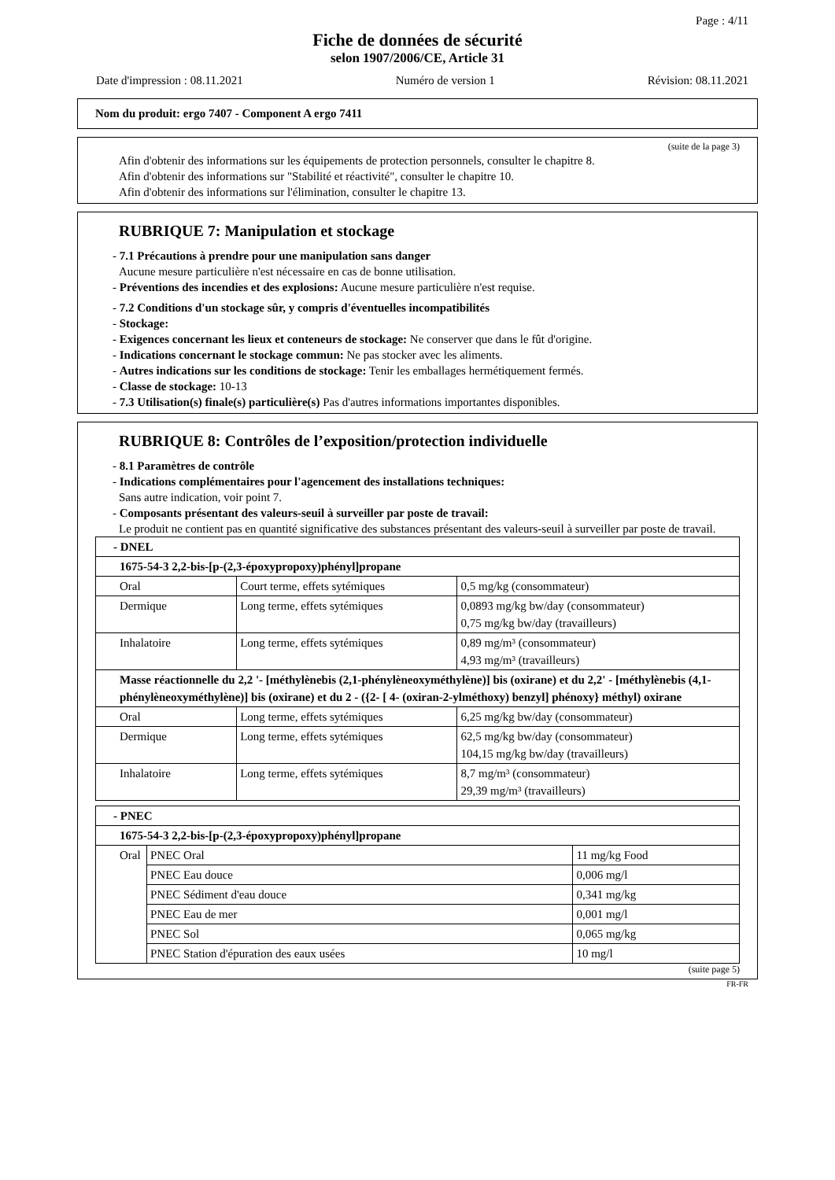Page : 4/11
Fiche de données de sécurité
selon 1907/2006/CE, Article 31
Date d'impression : 08.11.2021 Numéro de version 1 Révision: 08.11.2021
Nom du produit: ergo 7407 - Component A ergo 7411
(suite de la page 3)
Afin d'obtenir des informations sur les équipements de protection personnels, consulter le chapitre 8.
Afin d'obtenir des informations sur "Stabilité et réactivité", consulter le chapitre 10.
Afin d'obtenir des informations sur l'élimination, consulter le chapitre 13.
RUBRIQUE 7: Manipulation et stockage
- 7.1 Précautions à prendre pour une manipulation sans danger
Aucune mesure particulière n'est nécessaire en cas de bonne utilisation.
- Préventions des incendies et des explosions: Aucune mesure particulière n'est requise.
- 7.2 Conditions d'un stockage sûr, y compris d'éventuelles incompatibilités
- Stockage:
- Exigences concernant les lieux et conteneurs de stockage: Ne conserver que dans le fût d'origine.
- Indications concernant le stockage commun: Ne pas stocker avec les aliments.
- Autres indications sur les conditions de stockage: Tenir les emballages hermétiquement fermés.
- Classe de stockage: 10-13
- 7.3 Utilisation(s) finale(s) particulière(s) Pas d'autres informations importantes disponibles.
RUBRIQUE 8: Contrôles de l’exposition/protection individuelle
- 8.1 Paramètres de contrôle
- Indications complémentaires pour l'agencement des installations techniques:
Sans autre indication, voir point 7.
- Composants présentant des valeurs-seuil à surveiller par poste de travail:
Le produit ne contient pas en quantité significative des substances présentant des valeurs-seuil à surveiller par poste de travail.
| - DNEL | | |
| 1675-54-3 2,2-bis-[p-(2,3-époxypropoxy)phényl]propane | | |
| Oral | Court terme, effets sytémiques | 0,5 mg/kg (consommateur) |
| Dermique | Long terme, effets sytémiques | 0,0893 mg/kg bw/day (consommateur) 0,75 mg/kg bw/day (travailleurs) |
| Inhalatoire | Long terme, effets sytémiques | 0,89 mg/m³ (consommateur) 4,93 mg/m³ (travailleurs) |
| Masse réactionnelle du 2,2 '- [méthylènebis (2,1-phénylèneoxyméthylène)] bis (oxirane) et du 2,2' - [méthylènebis (4,1-phénylèneoxyméthylène)] bis (oxirane) et du 2 - ({2- [ 4- (oxiran-2-ylméthoxy) benzyl] phénoxy} méthyl) oxirane | | |
| Oral | Long terme, effets sytémiques | 6,25 mg/kg bw/day (consommateur) |
| Dermique | Long terme, effets sytémiques | 62,5 mg/kg bw/day (consommateur) 104,15 mg/kg bw/day (travailleurs) |
| Inhalatoire | Long terme, effets sytémiques | 8,7 mg/m³ (consommateur) 29,39 mg/m³ (travailleurs) |
| - PNEC | | |
| 1675-54-3 2,2-bis-[p-(2,3-époxypropoxy)phényl]propane | | |
| Oral | PNEC Oral | 11 mg/kg Food |
| | PNEC Eau douce | 0,006 mg/l |
| | PNEC Sédiment d'eau douce | 0,341 mg/kg |
| | PNEC Eau de mer | 0,001 mg/l |
| | PNEC Sol | 0,065 mg/kg |
| | PNEC Station d'épuration des eaux usées | 10 mg/l |
(suite page 5)
FR-FR